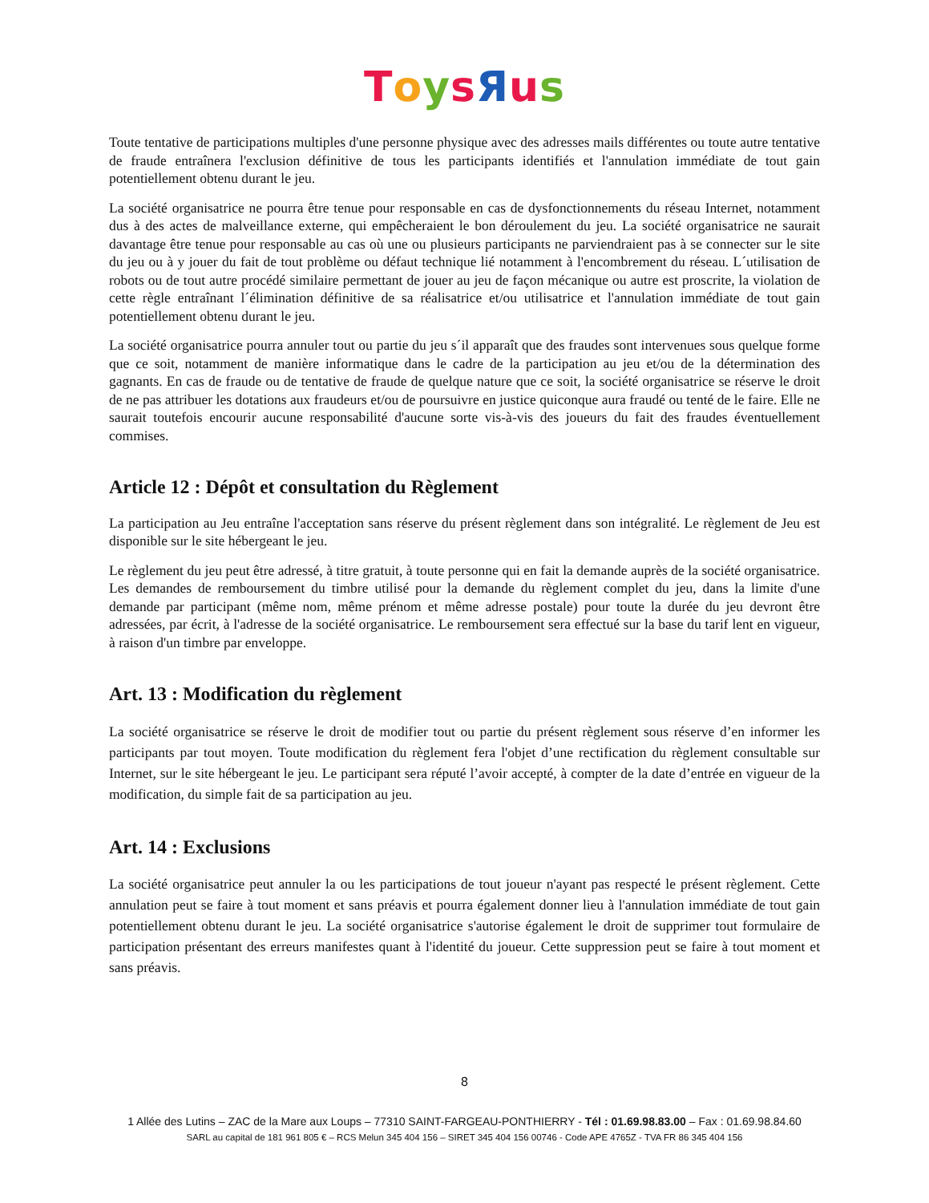ToysЯus
Toute tentative de participations multiples d'une personne physique avec des adresses mails différentes ou toute autre tentative de fraude entraînera l'exclusion définitive de tous les participants identifiés et l'annulation immédiate de tout gain potentiellement obtenu durant le jeu.
La société organisatrice ne pourra être tenue pour responsable en cas de dysfonctionnements du réseau Internet, notamment dus à des actes de malveillance externe, qui empêcheraient le bon déroulement du jeu. La société organisatrice ne saurait davantage être tenue pour responsable au cas où une ou plusieurs participants ne parviendraient pas à se connecter sur le site du jeu ou à y jouer du fait de tout problème ou défaut technique lié notamment à l'encombrement du réseau. L´utilisation de robots ou de tout autre procédé similaire permettant de jouer au jeu de façon mécanique ou autre est proscrite, la violation de cette règle entraînant l´élimination définitive de sa réalisatrice et/ou utilisatrice et l'annulation immédiate de tout gain potentiellement obtenu durant le jeu.
La société organisatrice pourra annuler tout ou partie du jeu s´il apparaît que des fraudes sont intervenues sous quelque forme que ce soit, notamment de manière informatique dans le cadre de la participation au jeu et/ou de la détermination des gagnants. En cas de fraude ou de tentative de fraude de quelque nature que ce soit, la société organisatrice se réserve le droit de ne pas attribuer les dotations aux fraudeurs et/ou de poursuivre en justice quiconque aura fraudé ou tenté de le faire. Elle ne saurait toutefois encourir aucune responsabilité d'aucune sorte vis-à-vis des joueurs du fait des fraudes éventuellement commises.
Article 12 : Dépôt et consultation du Règlement
La participation au Jeu entraîne l'acceptation sans réserve du présent règlement dans son intégralité. Le règlement de Jeu est disponible sur le site hébergeant le jeu.
Le règlement du jeu peut être adressé, à titre gratuit, à toute personne qui en fait la demande auprès de la société organisatrice. Les demandes de remboursement du timbre utilisé pour la demande du règlement complet du jeu, dans la limite d'une demande par participant (même nom, même prénom et même adresse postale) pour toute la durée du jeu devront être adressées, par écrit, à l'adresse de la société organisatrice. Le remboursement sera effectué sur la base du tarif lent en vigueur, à raison d'un timbre par enveloppe.
Art. 13 : Modification du règlement
La société organisatrice se réserve le droit de modifier tout ou partie du présent règlement sous réserve d’en informer les participants par tout moyen. Toute modification du règlement fera l'objet d’une rectification du règlement consultable sur Internet, sur le site hébergeant le jeu. Le participant sera réputé l’avoir accepté, à compter de la date d’entrée en vigueur de la modification, du simple fait de sa participation au jeu.
Art. 14 : Exclusions
La société organisatrice peut annuler la ou les participations de tout joueur n'ayant pas respecté le présent règlement. Cette annulation peut se faire à tout moment et sans préavis et pourra également donner lieu à l'annulation immédiate de tout gain potentiellement obtenu durant le jeu. La société organisatrice s'autorise également le droit de supprimer tout formulaire de participation présentant des erreurs manifestes quant à l'identité du joueur. Cette suppression peut se faire à tout moment et sans préavis.
8
1 Allée des Lutins – ZAC de la Mare aux Loups – 77310 SAINT-FARGEAU-PONTHIERRY - Tél : 01.69.98.83.00 – Fax : 01.69.98.84.60
SARL au capital de 181 961 805 € – RCS Melun 345 404 156 – SIRET 345 404 156 00746 - Code APE 4765Z - TVA FR 86 345 404 156